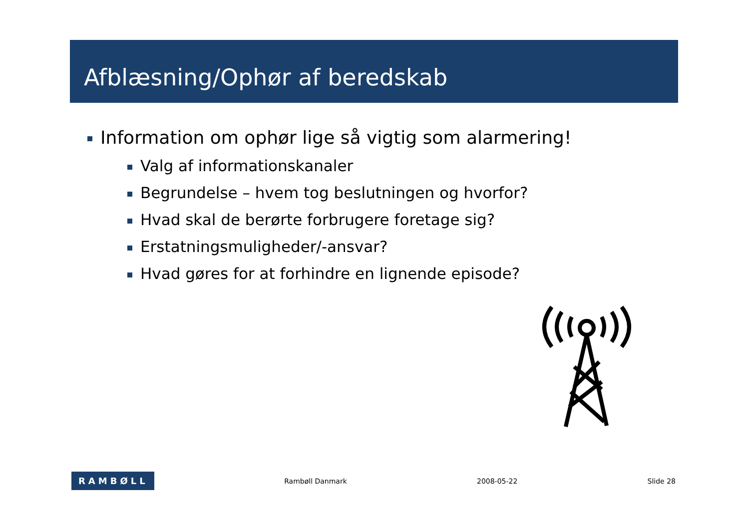Afblæsning/Ophør af beredskab
Information om ophør lige så vigtig som alarmering!
Valg af informationskanaler
Begrundelse – hvem tog beslutningen og hvorfor?
Hvad skal de berørte forbrugere foretage sig?
Erstatningsmuligheder/-ansvar?
Hvad gøres for at forhindre en lignende episode?
RAMBØLL
Rambøll Danmark 2008-05-22 Slide 28